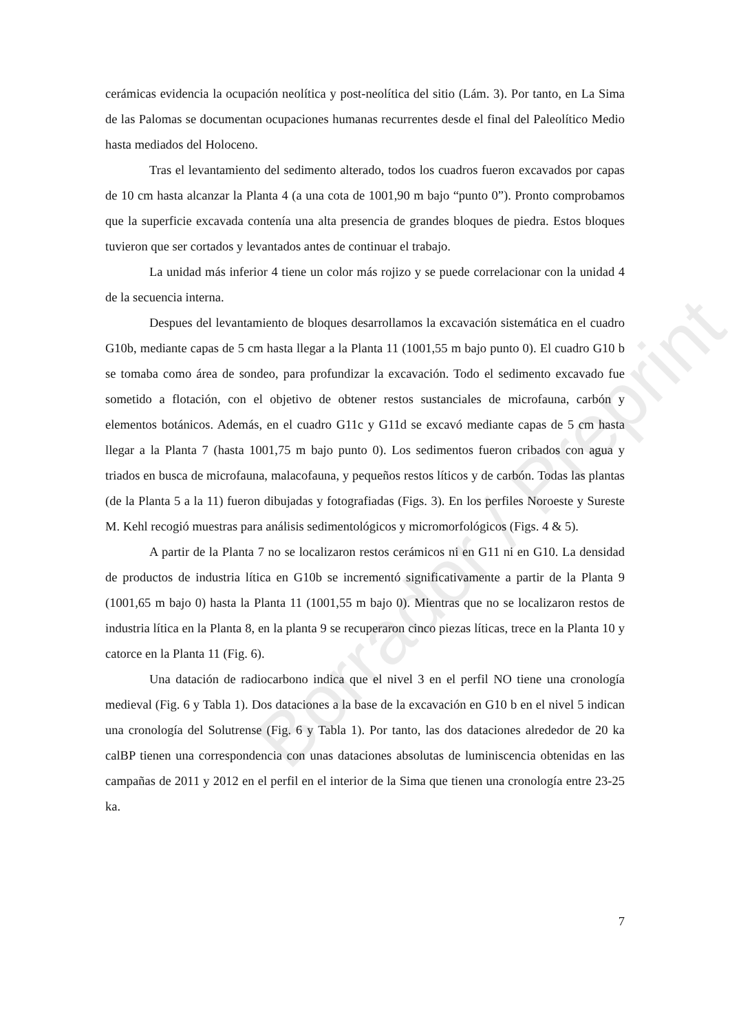cerámicas evidencia la ocupación neolítica y post-neolítica del sitio (Lám. 3). Por tanto, en La Sima de las Palomas se documentan ocupaciones humanas recurrentes desde el final del Paleolítico Medio hasta mediados del Holoceno.
Tras el levantamiento del sedimento alterado, todos los cuadros fueron excavados por capas de 10 cm hasta alcanzar la Planta 4 (a una cota de 1001,90 m bajo “punto 0”). Pronto comprobamos que la superficie excavada contenía una alta presencia de grandes bloques de piedra. Estos bloques tuvieron que ser cortados y levantados antes de continuar el trabajo.
La unidad más inferior 4 tiene un color más rojizo y se puede correlacionar con la unidad 4 de la secuencia interna.
Despues del levantamiento de bloques desarrollamos la excavación sistemática en el cuadro G10b, mediante capas de 5 cm hasta llegar a la Planta 11 (1001,55 m bajo punto 0). El cuadro G10 b se tomaba como área de sondeo, para profundizar la excavación. Todo el sedimento excavado fue sometido a flotación, con el objetivo de obtener restos sustanciales de microfauna, carbón y elementos botánicos. Además, en el cuadro G11c y G11d se excavó mediante capas de 5 cm hasta llegar a la Planta 7 (hasta 1001,75 m bajo punto 0). Los sedimentos fueron cribados con agua y triados en busca de microfauna, malacofauna, y pequeños restos líticos y de carbón. Todas las plantas (de la Planta 5 a la 11) fueron dibujadas y fotografiadas (Figs. 3). En los perfiles Noroeste y Sureste M. Kehl recogió muestras para análisis sedimentológicos y micromorfológicos (Figs. 4 & 5).
A partir de la Planta 7 no se localizaron restos cerámicos ni en G11 ni en G10. La densidad de productos de industria lítica en G10b se incrementó significativamente a partir de la Planta 9 (1001,65 m bajo 0) hasta la Planta 11 (1001,55 m bajo 0). Mientras que no se localizaron restos de industria lítica en la Planta 8, en la planta 9 se recuperaron cinco piezas líticas, trece en la Planta 10 y catorce en la Planta 11 (Fig. 6).
Una datación de radiocarbono indica que el nivel 3 en el perfil NO tiene una cronología medieval (Fig. 6 y Tabla 1). Dos dataciones a la base de la excavación en G10 b en el nivel 5 indican una cronología del Solutrense (Fig. 6 y Tabla 1). Por tanto, las dos dataciones alrededor de 20 ka calBP tienen una correspondencia con unas dataciones absolutas de luminiscencia obtenidas en las campañas de 2011 y 2012 en el perfil en el interior de la Sima que tienen una cronología entre 23-25 ka.
7
Borrador / Preprint